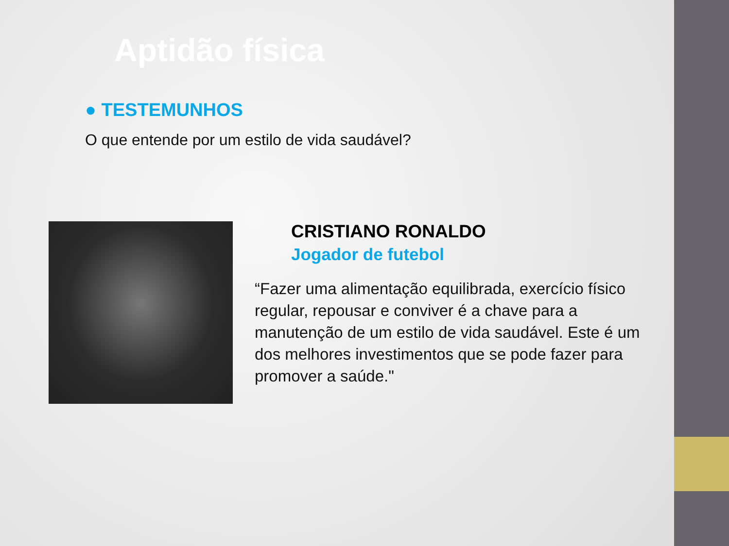Aptidão física
● TESTEMUNHOS
O que entende por um estilo de vida saudável?
CRISTIANO RONALDO
Jogador de futebol
“Fazer uma alimentação equilibrada, exercício físico regular, repousar e conviver é a chave para a manutenção de um estilo de vida saudável. Este é um dos melhores investimentos que se pode fazer para promover a saúde."